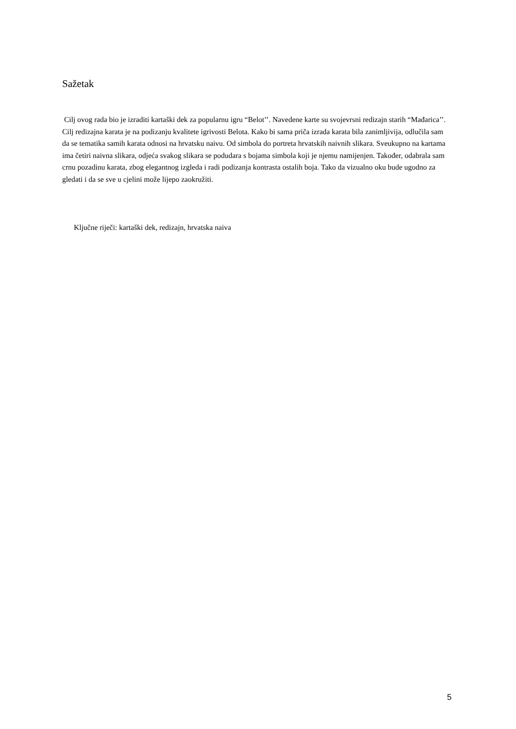Sažetak
Cilj ovog rada bio je izraditi kartaški dek za popularnu igru “Belot’’. Navedene karte su svojevrsni redizajn starih “Mađarica’’. Cilj redizajna karata je na podizanju kvalitete igrivosti Belota. Kako bi sama priča izrada karata bila zanimljivija, odlučila sam da se tematika samih karata odnosi na hrvatsku naivu. Od simbola do portreta hrvatskih naivnih slikara. Sveukupno na kartama ima četiri naivna slikara, odjeća svakog slikara se podudara s bojama simbola koji je njemu namijenjen. Također, odabrala sam crnu pozadinu karata, zbog elegantnog izgleda i radi podizanja kontrasta ostalih boja. Tako da vizualno oku bude ugodno za gledati i da se sve u cjelini može lijepo zaokružiti.
Ključne riječi: kartaški dek, redizajn, hrvatska naiva
5